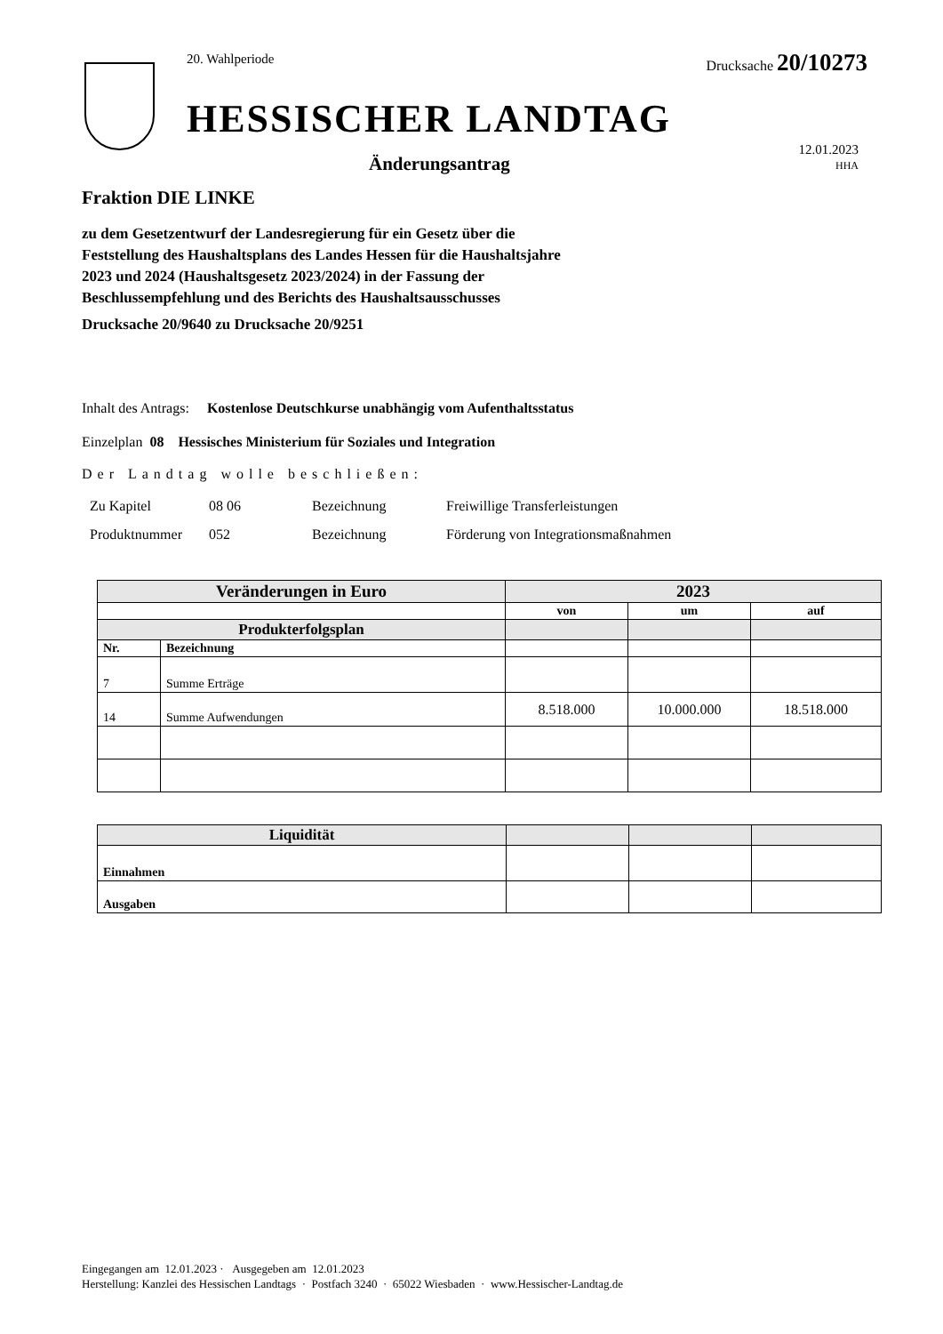20. Wahlperiode Drucksache 20/10273
HESSISCHER LANDTAG
Änderungsantrag
12.01.2023
HHA
Fraktion DIE LINKE
zu dem Gesetzentwurf der Landesregierung für ein Gesetz über die Feststellung des Haushaltsplans des Landes Hessen für die Haushaltsjahre 2023 und 2024 (Haushaltsgesetz 2023/2024) in der Fassung der Beschlussempfehlung und des Berichts des Haushaltsausschusses
Drucksache 20/9640 zu Drucksache 20/9251
Inhalt des Antrags: Kostenlose Deutschkurse unabhängig vom Aufenthaltsstatus
Einzelplan 08 Hessisches Ministerium für Soziales und Integration
Der Landtag wolle beschließen:
| Zu Kapitel | 08 06 | Bezeichnung | Freiwillige Transferleistungen |
| Produktnummer | 052 | Bezeichnung | Förderung von Integrationsmaßnahmen |
| Veränderungen in Euro | | 2023 | | |
| --- | --- | --- | --- | --- |
| | | von | um | auf |
| Produkterfolgsplan | | | | |
| Nr. | Bezeichnung | | | |
| 7 | Summe Erträge | | | |
| 14 | Summe Aufwendungen | 8.518.000 | 10.000.000 | 18.518.000 |
| Liquidität | | | |
| Einnahmen | | | |
| Ausgaben | | | |
Eingegangen am 12.01.2023 · Ausgegeben am 12.01.2023
Herstellung: Kanzlei des Hessischen Landtags · Postfach 3240 · 65022 Wiesbaden · www.Hessischer-Landtag.de